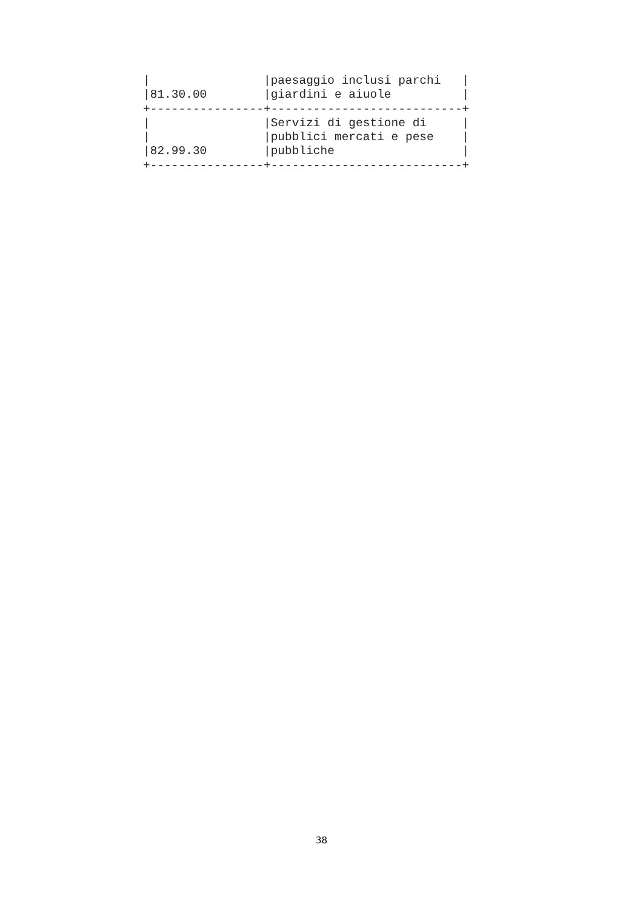|                |paesaggio inclusi parchi   |
|81.30.00        |giardini e aiuole          |
+----------------+---------------------------+
|                |Servizi di gestione di     |
|                |pubblici mercati e pese    |
|82.99.30        |pubbliche                  |
+----------------+---------------------------+
38